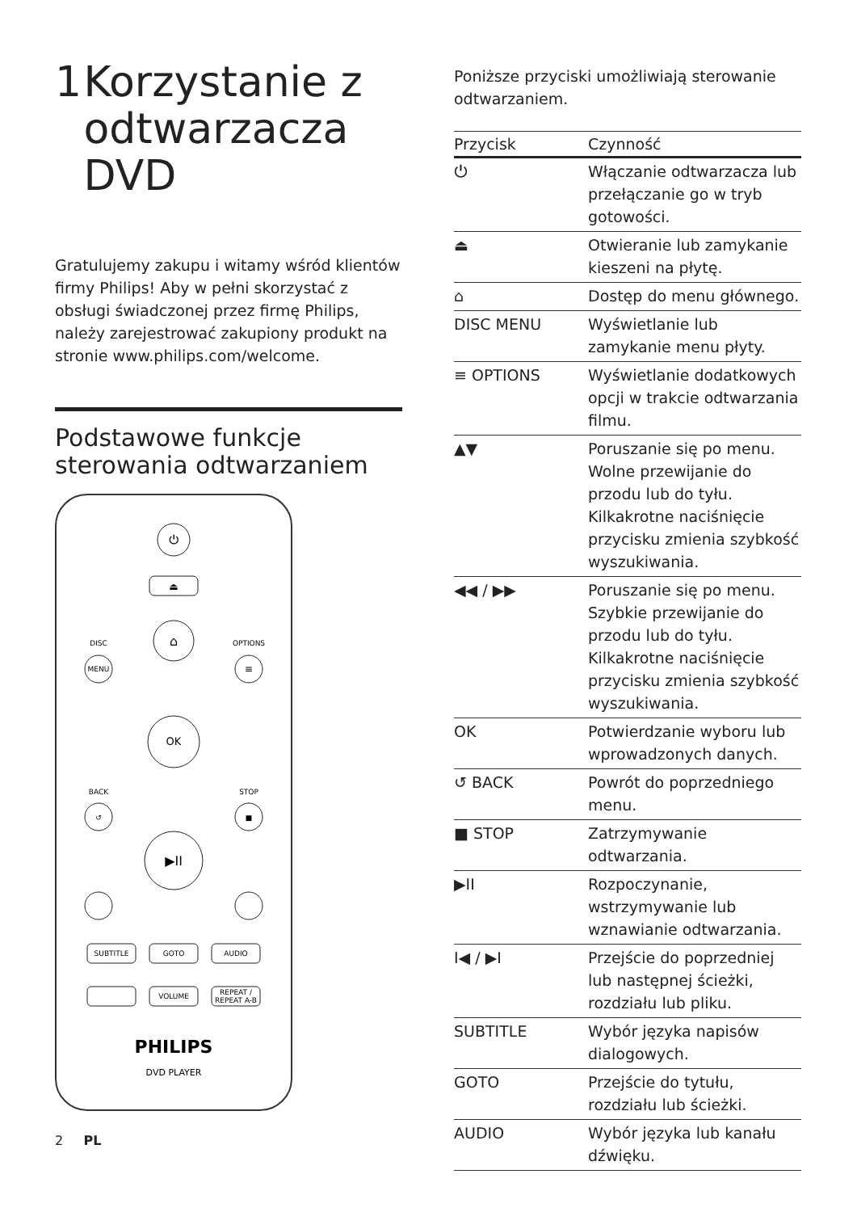1 Korzystanie z odtwarzacza DVD
Gratulujemy zakupu i witamy wśród klientów firmy Philips! Aby w pełni skorzystać z obsługi świadczonej przez firmę Philips, należy zarejestrować zakupiony produkt na stronie www.philips.com/welcome.
Podstawowe funkcje sterowania odtwarzaniem
⏻
⏏
⌂
DISC
MENU
OPTIONS
≡
OK
BACK
↺
STOP
■
▶II
SUBTITLE
GOTO
AUDIO
VOLUME
REPEAT /
REPEAT A-B
PHILIPS
DVD PLAYER
Poniższe przyciski umożliwiają sterowanie odtwarzaniem.
| Przycisk | Czynność |
| --- | --- |
| ⏻ | Włączanie odtwarzacza lub przełączanie go w tryb gotowości. |
| ⏏ | Otwieranie lub zamykanie kieszeni na płytę. |
| ⌂ | Dostęp do menu głównego. |
| DISC MENU | Wyświetlanie lub zamykanie menu płyty. |
| ≡ OPTIONS | Wyświetlanie dodatkowych opcji w trakcie odtwarzania filmu. |
| ▲▼ | Poruszanie się po menu. Wolne przewijanie do przodu lub do tyłu. Kilkakrotne naciśnięcie przycisku zmienia szybkość wyszukiwania. |
| ◀◀ / ▶▶ | Poruszanie się po menu. Szybkie przewijanie do przodu lub do tyłu. Kilkakrotne naciśnięcie przycisku zmienia szybkość wyszukiwania. |
| OK | Potwierdzanie wyboru lub wprowadzonych danych. |
| ↺ BACK | Powrót do poprzedniego menu. |
| ■ STOP | Zatrzymywanie odtwarzania. |
| ▶II | Rozpoczynanie, wstrzymywanie lub wznawianie odtwarzania. |
| I◀ / ▶I | Przejście do poprzedniej lub następnej ścieżki, rozdziału lub pliku. |
| SUBTITLE | Wybór języka napisów dialogowych. |
| GOTO | Przejście do tytułu, rozdziału lub ścieżki. |
| AUDIO | Wybór języka lub kanału dźwięku. |
2 PL